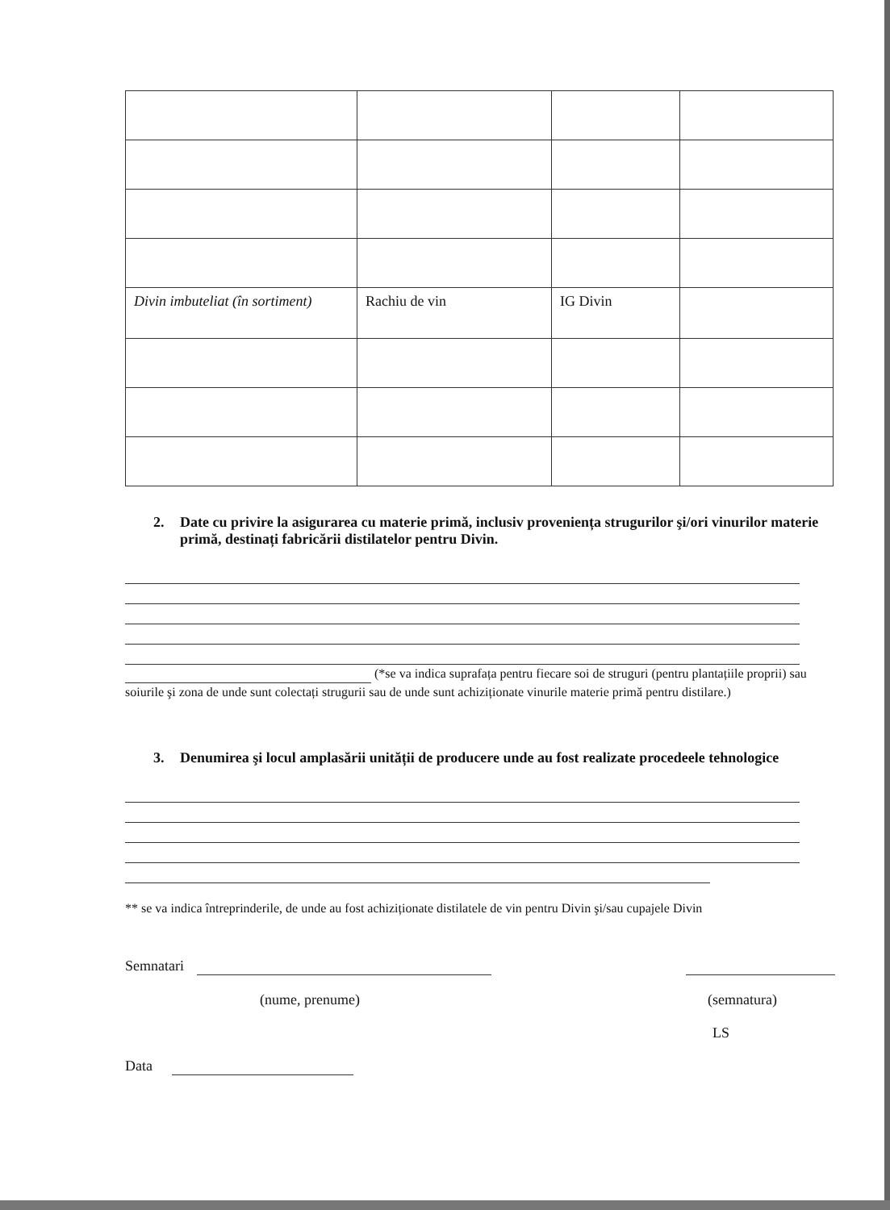| Divin imbuteliat (în sortiment) | Rachiu de vin | IG Divin | |
2. Date cu privire la asigurarea cu materie primă, inclusiv proveniența strugurilor şi/ori vinurilor materie primă, destinați fabricării distilatelor pentru Divin.
(*se va indica suprafața pentru fiecare soi de struguri (pentru plantațiile proprii) sau soiurile şi zona de unde sunt colectați strugurii sau de unde sunt achiziționate vinurile materie primă pentru distilare.)
3. Denumirea şi locul amplasării unității de producere unde au fost realizate procedeele tehnologice
** se va indica întreprinderile, de unde au fost achiziționate distilatele de vin pentru Divin şi/sau cupajele Divin
Semnatari
(nume, prenume) (semnatura)
LS
Data